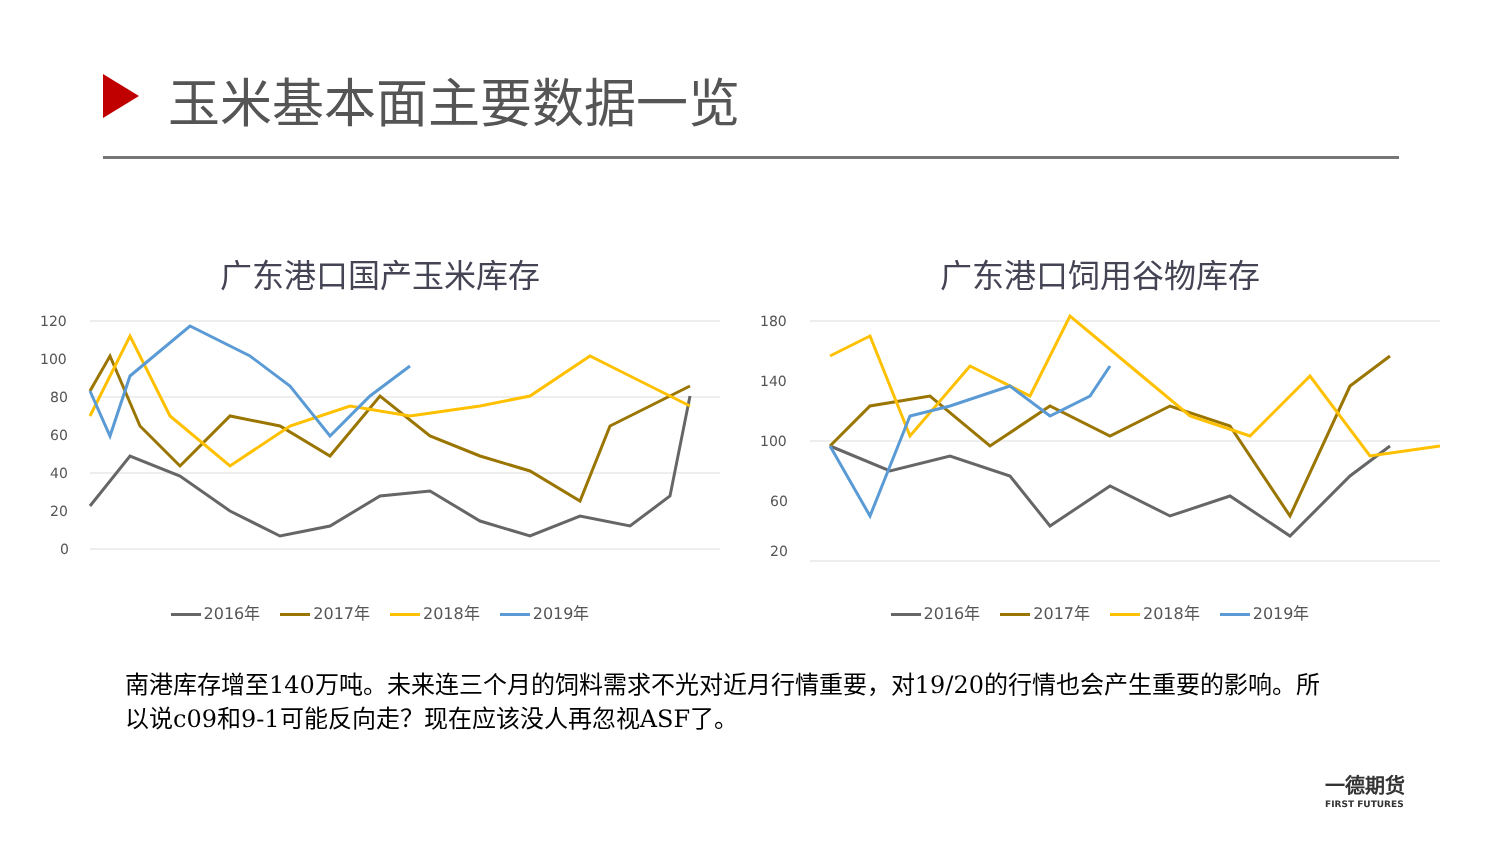玉米基本面主要数据一览
广东港口国产玉米库存
120
100
80
60
40
20
0
2016年 2017年 2018年 2019年
广东港口饲用谷物库存
180
140
100
60
20
2016年 2017年 2018年 2019年
南港库存增至140万吨。未来连三个月的饲料需求不光对近月行情重要，对19/20的行情也会产生重要的影响。所以说c09和9-1可能反向走？现在应该没人再忽视ASF了。
一德期货
FIRST FUTURES